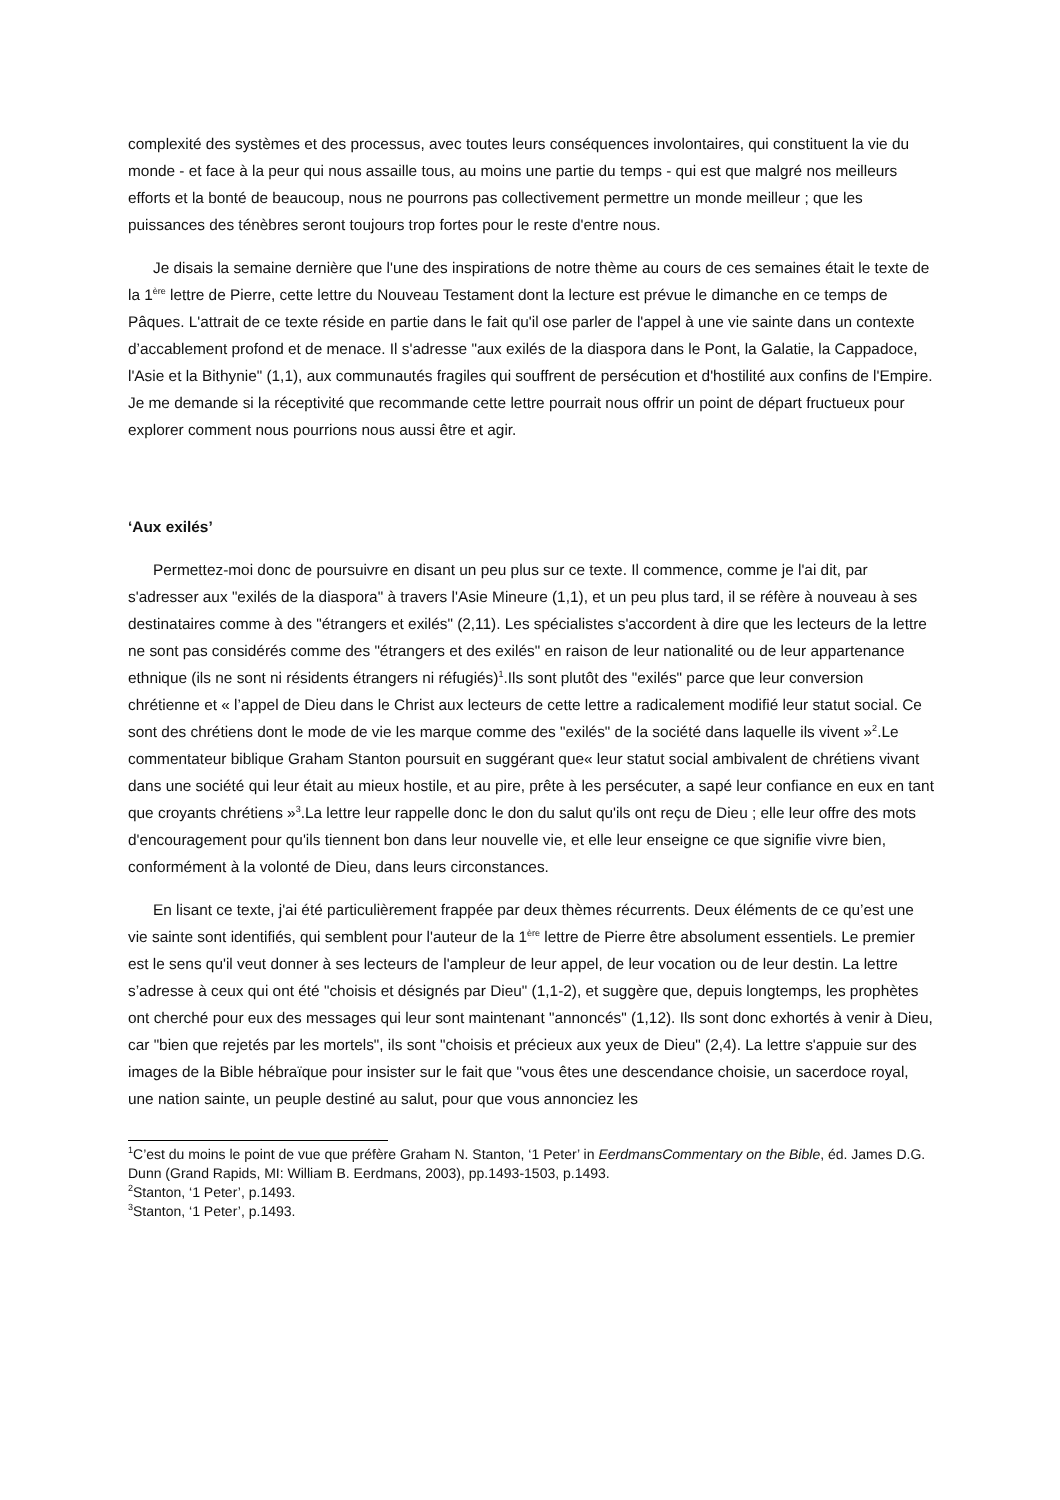complexité des systèmes et des processus, avec toutes leurs conséquences involontaires, qui constituent la vie du monde - et face à la peur qui nous assaille tous, au moins une partie du temps - qui est que malgré nos meilleurs efforts et la bonté de beaucoup, nous ne pourrons pas collectivement permettre un monde meilleur ; que les puissances des ténèbres seront toujours trop fortes pour le reste d'entre nous.
Je disais la semaine dernière que l'une des inspirations de notre thème au cours de ces semaines était le texte de la 1<sup>ère</sup> lettre de Pierre, cette lettre du Nouveau Testament dont la lecture est prévue le dimanche en ce temps de Pâques. L'attrait de ce texte réside en partie dans le fait qu'il ose parler de l'appel à une vie sainte dans un contexte d’accablement profond et de menace. Il s'adresse "aux exilés de la diaspora dans le Pont, la Galatie, la Cappadoce, l'Asie et la Bithynie" (1,1), aux communautés fragiles qui souffrent de persécution et d'hostilité aux confins de l'Empire. Je me demande si la réceptivité que recommande cette lettre pourrait nous offrir un point de départ fructueux pour explorer comment nous pourrions nous aussi être et agir.
‘Aux exilés’
Permettez-moi donc de poursuivre en disant un peu plus sur ce texte. Il commence, comme je l'ai dit, par s'adresser aux "exilés de la diaspora" à travers l'Asie Mineure (1,1), et un peu plus tard, il se réfère à nouveau à ses destinataires comme à des "étrangers et exilés" (2,11). Les spécialistes s'accordent à dire que les lecteurs de la lettre ne sont pas considérés comme des "étrangers et des exilés" en raison de leur nationalité ou de leur appartenance ethnique (ils ne sont ni résidents étrangers ni réfugiés)<sup>1</sup>.Ils sont plutôt des "exilés" parce que leur conversion chrétienne et « l’appel de Dieu dans le Christ aux lecteurs de cette lettre a radicalement modifié leur statut social. Ce sont des chrétiens dont le mode de vie les marque comme des "exilés" de la société dans laquelle ils vivent »<sup>2</sup>.Le commentateur biblique Graham Stanton poursuit en suggérant que« leur statut social ambivalent de chrétiens vivant dans une société qui leur était au mieux hostile, et au pire, prête à les persécuter, a sapé leur confiance en eux en tant que croyants chrétiens »<sup>3</sup>.La lettre leur rappelle donc le don du salut qu'ils ont reçu de Dieu ; elle leur offre des mots d'encouragement pour qu'ils tiennent bon dans leur nouvelle vie, et elle leur enseigne ce que signifie vivre bien, conformément à la volonté de Dieu, dans leurs circonstances.
En lisant ce texte, j'ai été particulièrement frappée par deux thèmes récurrents. Deux éléments de ce qu’est une vie sainte sont identifiés, qui semblent pour l'auteur de la 1<sup>ère</sup> lettre de Pierre être absolument essentiels. Le premier est le sens qu'il veut donner à ses lecteurs de l'ampleur de leur appel, de leur vocation ou de leur destin. La lettre s’adresse à ceux qui ont été "choisis et désignés par Dieu" (1,1-2), et suggère que, depuis longtemps, les prophètes ont cherché pour eux des messages qui leur sont maintenant "annoncés" (1,12). Ils sont donc exhortés à venir à Dieu, car "bien que rejetés par les mortels", ils sont "choisis et précieux aux yeux de Dieu" (2,4). La lettre s'appuie sur des images de la Bible hébraïque pour insister sur le fait que "vous êtes une descendance choisie, un sacerdoce royal, une nation sainte, un peuple destiné au salut, pour que vous annonciez les
<sup>1</sup> C’est du moins le point de vue que préfère Graham N. Stanton, ‘1 Peter’ in EerdmansCommentary on the Bible, éd. James D.G. Dunn (Grand Rapids, MI: William B. Eerdmans, 2003), pp.1493-1503, p.1493.
<sup>2</sup> Stanton, ‘1 Peter’, p.1493.
<sup>3</sup> Stanton, ‘1 Peter’, p.1493.